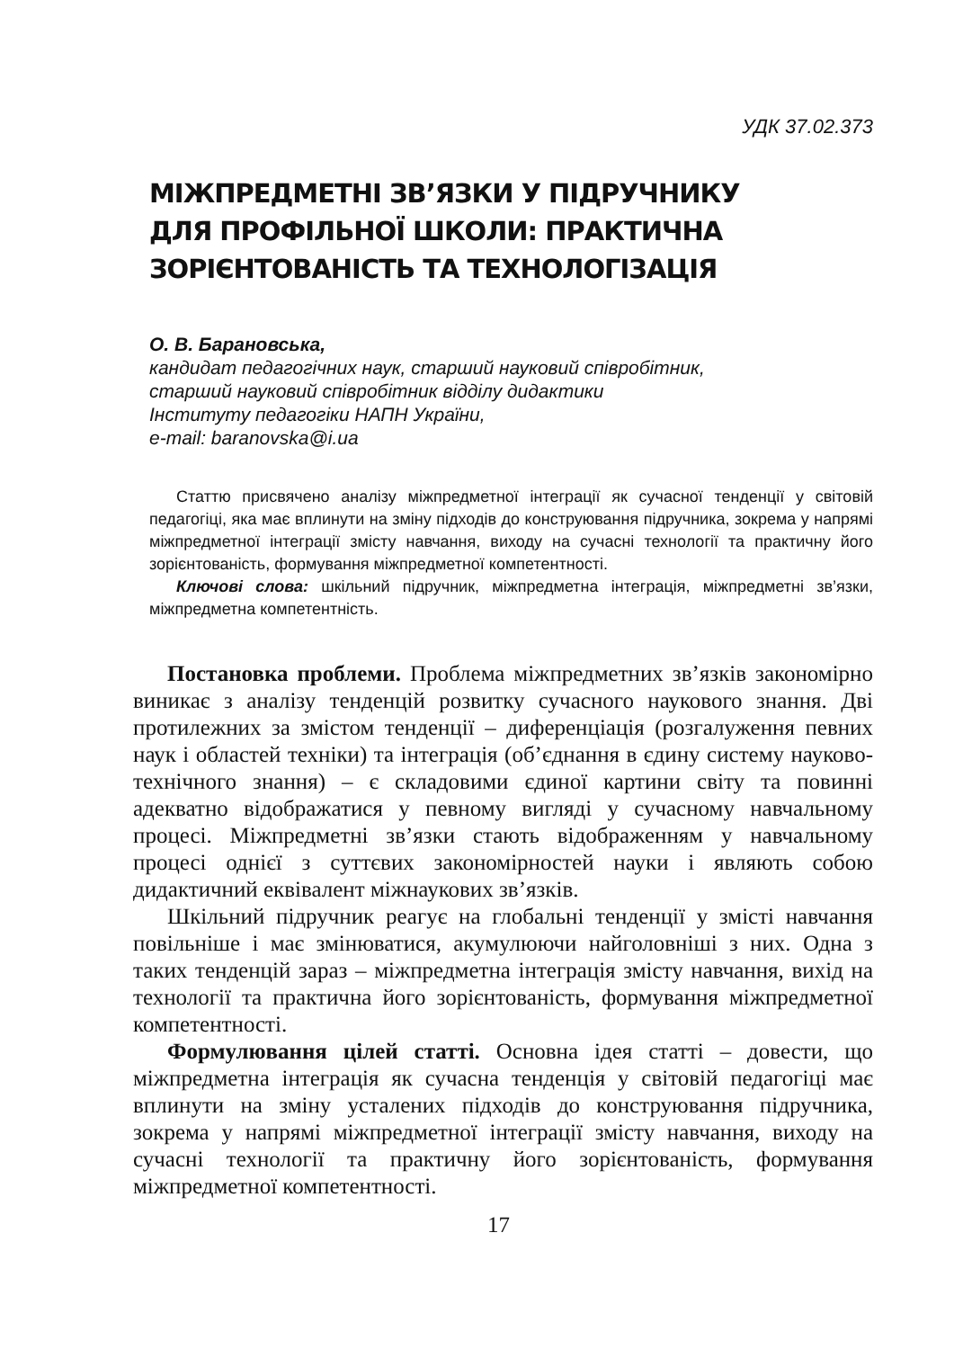УДК 37.02.373
МІЖПРЕДМЕТНІ ЗВ’ЯЗКИ У ПІДРУЧНИКУ
ДЛЯ ПРОФІЛЬНОЇ ШКОЛИ: ПРАКТИЧНА
ЗОРІЄНТОВАНІСТЬ ТА ТЕХНОЛОГІЗАЦІЯ
О. В. Барановська,
кандидат педагогічних наук, старший науковий співробітник,
старший науковий співробітник відділу дидактики
Інституту педагогіки НАПН України,
e-mail: baranovska@i.ua
Статтю присвячено аналізу міжпредметної інтеграції як сучасної тенденції у світовій педагогіці, яка має вплинути на зміну підходів до конструювання підручника, зокрема у напрямі міжпредметної інтеграції змісту навчання, виходу на сучасні технології та практичну його зорієнтованість, формування міжпредметної компетентності.
Ключові слова: шкільний підручник, міжпредметна інтеграція, міжпредметні зв’язки, міжпредметна компетентність.
Постановка проблеми. Проблема міжпредметних зв’язків закономірно виникає з аналізу тенденцій розвитку сучасного наукового знання. Дві протилежних за змістом тенденції – диференціація (розгалуження певних наук і областей техніки) та інтеграція (об’єднання в єдину систему науково-технічного знання) – є складовими єдиної картини світу та повинні адекватно відображатися у певному вигляді у сучасному навчальному процесі. Міжпредметні зв’язки стають відображенням у навчальному процесі однієї з суттєвих закономірностей науки і являють собою дидактичний еквівалент міжнаукових зв’язків.
Шкільний підручник реагує на глобальні тенденції у змісті навчання повільніше і має змінюватися, акумулюючи найголовніші з них. Одна з таких тенденцій зараз – міжпредметна інтеграція змісту навчання, вихід на технології та практична його зорієнтованість, формування міжпредметної компетентності.
Формулювання цілей статті. Основна ідея статті – довести, що міжпредметна інтеграція як сучасна тенденція у світовій педагогіці має вплинути на зміну усталених підходів до конструювання підручника, зокрема у напрямі міжпредметної інтеграції змісту навчання, виходу на сучасні технології та практичну його зорієнтованість, формування міжпредметної компетентності.
17